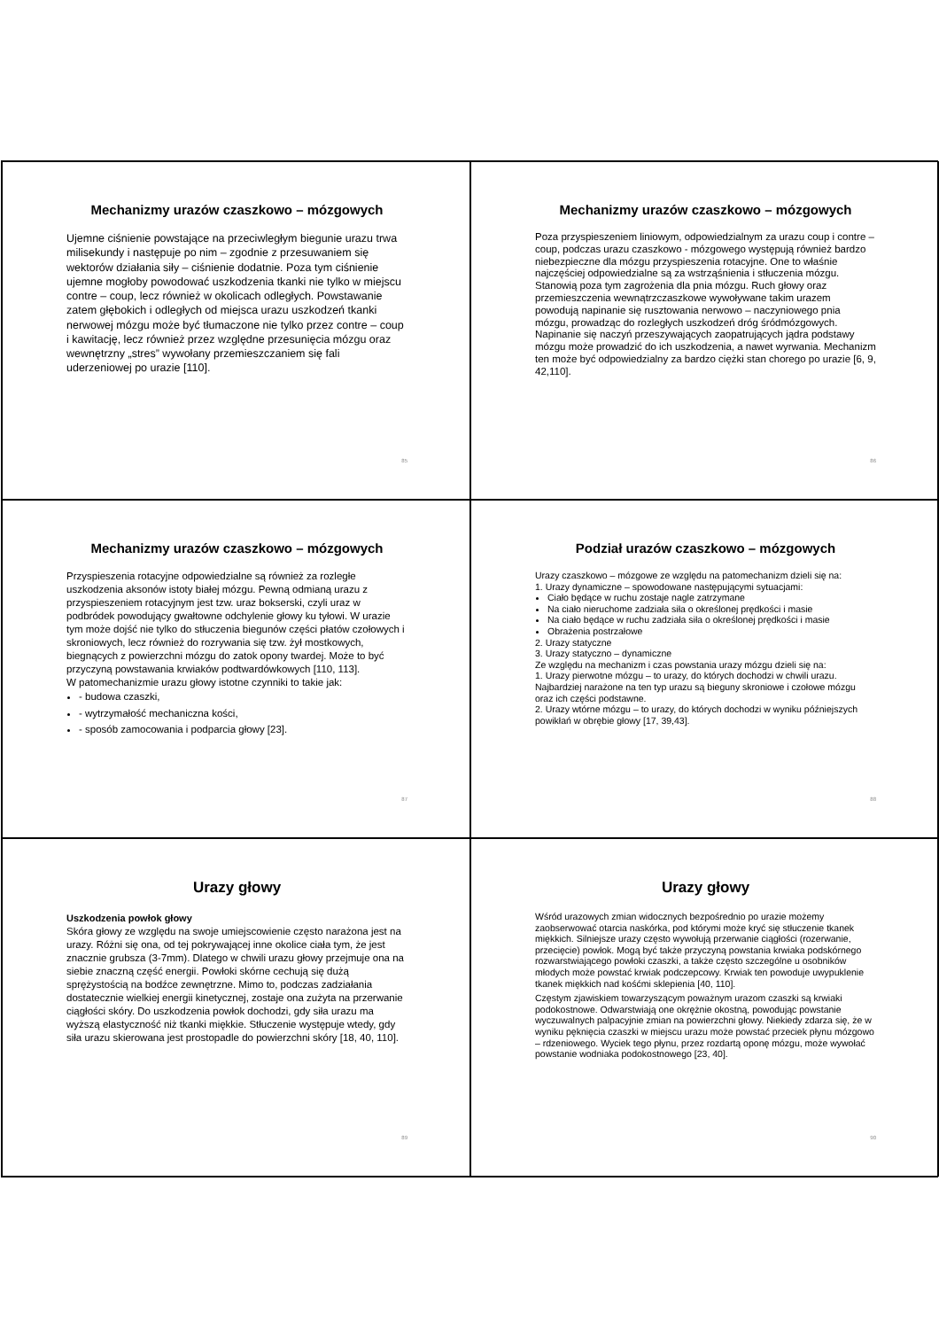Mechanizmy urazów czaszkowo – mózgowych
Ujemne ciśnienie powstające na przeciwległym biegunie urazu trwa milisekundy i następuje po nim – zgodnie z przesuwaniem się wektorów działania siły – ciśnienie dodatnie. Poza tym ciśnienie ujemne mogłoby powodować uszkodzenia tkanki nie tylko w miejscu contre – coup, lecz również w okolicach odległych. Powstawanie zatem głębokich i odległych od miejsca urazu uszkodzeń tkanki nerwowej mózgu może być tłumaczone nie tylko przez contre – coup i kawitację, lecz również przez względne przesunięcia mózgu oraz wewnętrzny „stres” wywołany przemieszczaniem się fali uderzeniowej po urazie [110].
85
Mechanizmy urazów czaszkowo – mózgowych
Poza przyspieszeniem liniowym, odpowiedzialnym za urazu coup i contre – coup, podczas urazu czaszkowo - mózgowego występują również bardzo niebezpieczne dla mózgu przyspieszenia rotacyjne. One to właśnie najczęściej odpowiedzialne są za wstrząśnienia i stłuczenia mózgu. Stanowią poza tym zagrożenia dla pnia mózgu. Ruch głowy oraz przemieszczenia wewnątrzczaszkowe wywoływane takim urazem powodują napinanie się rusztowania nerwowo – naczyniowego pnia mózgu, prowadząc do rozległych uszkodzeń dróg śródmózgowych. Napinanie się naczyń przeszywających zaopatrujących jądra podstawy mózgu może prowadzić do ich uszkodzenia, a nawet wyrwania. Mechanizm ten może być odpowiedzialny za bardzo ciężki stan chorego po urazie [6, 9, 42,110].
86
Mechanizmy urazów czaszkowo – mózgowych
Przyspieszenia rotacyjne odpowiedzialne są również za rozległe uszkodzenia aksonów istoty białej mózgu. Pewną odmianą urazu z przyspieszeniem rotacyjnym jest tzw. uraz bokserski, czyli uraz w podbródek powodujący gwałtowne odchylenie głowy ku tyłowi. W urazie tym może dojść nie tylko do stłuczenia biegunów części płatów czołowych i skroniowych, lecz również do rozrywania się tzw. żył mostkowych, biegnących z powierzchni mózgu do zatok opony twardej. Może to być przyczyną powstawania krwiaków podtwardówkowych [110, 113].
W patomechanizmie urazu głowy istotne czynniki to takie jak:
- budowa czaszki,
- wytrzymałość mechaniczna kości,
- sposób zamocowania i podparcia głowy [23].
87
Podział urazów czaszkowo – mózgowych
Urazy czaszkowo – mózgowe ze względu na patomechanizm dzieli się na:
1. Urazy dynamiczne – spowodowane następującymi sytuacjami:
Ciało będące w ruchu zostaje nagle zatrzymane
Na ciało nieruchome zadziała siła o określonej prędkości i masie
Na ciało będące w ruchu zadziała siła o określonej prędkości i masie
Obrażenia postrzałowe
2. Urazy statyczne
3. Urazy statyczno – dynamiczne
Ze względu na mechanizm i czas powstania urazy mózgu dzieli się na:
1. Urazy pierwotne mózgu – to urazy, do których dochodzi w chwili urazu. Najbardziej narażone na ten typ urazu są bieguny skroniowe i czołowe mózgu oraz ich części podstawne.
2. Urazy wtórne mózgu – to urazy, do których dochodzi w wyniku późniejszych powikłań w obrębie głowy [17, 39,43].
88
Urazy głowy
Uszkodzenia powłok głowy
Skóra głowy ze względu na swoje umiejscowienie często narażona jest na urazy. Różni się ona, od tej pokrywającej inne okolice ciała tym, że jest znacznie grubsza (3-7mm). Dlatego w chwili urazu głowy przejmuje ona na siebie znaczną część energii. Powłoki skórne cechują się dużą sprężystością na bodźce zewnętrzne. Mimo to, podczas zadziałania dostatecznie wielkiej energii kinetycznej, zostaje ona zużyta na przerwanie ciągłości skóry. Do uszkodzenia powłok dochodzi, gdy siła urazu ma wyższą elastyczność niż tkanki miękkie. Stłuczenie występuje wtedy, gdy siła urazu skierowana jest prostopadle do powierzchni skóry [18, 40, 110].
89
Urazy głowy
Wśród urazowych zmian widocznych bezpośrednio po urazie możemy zaobserwować otarcia naskórka, pod którymi może kryć się stłuczenie tkanek miękkich. Silniejsze urazy często wywołują przerwanie ciągłości (rozerwanie, przecięcie) powłok. Mogą być także przyczyną powstania krwiaka podskórnego rozwarstwiającego powłoki czaszki, a także często szczególne u osobników młodych może powstać krwiak podczepcowy. Krwiak ten powoduje uwypuklenie tkanek miękkich nad kośćmi sklepienia [40, 110].
Częstym zjawiskiem towarzyszącym poważnym urazom czaszki są krwiaki podokostnowe. Odwarstwiają one okrężnie okostną, powodując powstanie wyczuwalnych palpacyjnie zmian na powierzchni głowy. Niekiedy zdarza się, że w wyniku pęknięcia czaszki w miejscu urazu może powstać przeciek płynu mózgowo – rdzeniowego. Wyciek tego płynu, przez rozdartą oponę mózgu, może wywołać powstanie wodniaka podokostnowego [23, 40].
90